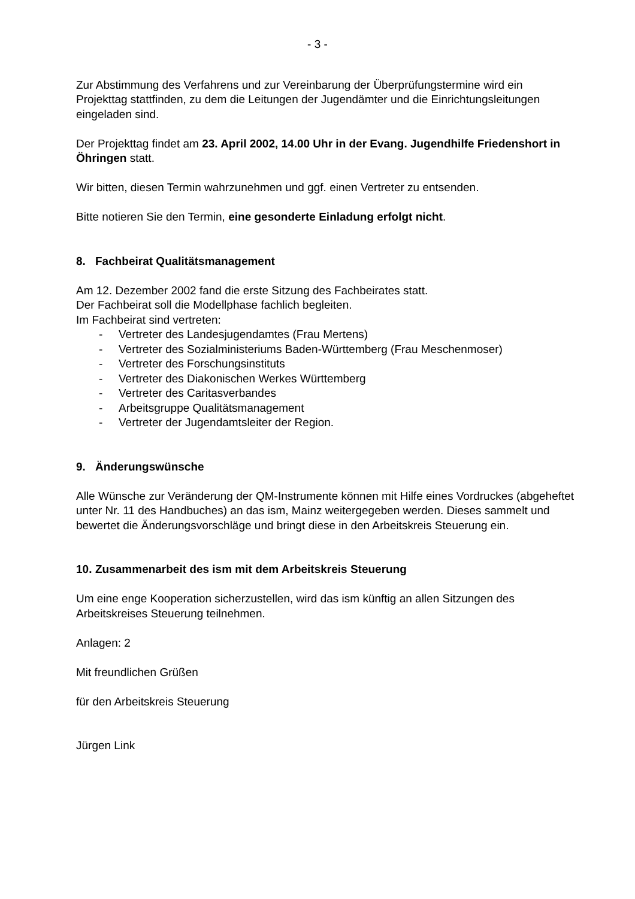- 3 -
Zur Abstimmung des Verfahrens und zur Vereinbarung der Überprüfungstermine wird ein Projekttag stattfinden, zu dem die Leitungen der Jugendämter und die Einrichtungsleitungen eingeladen sind.
Der Projekttag findet am 23. April 2002, 14.00 Uhr in der Evang. Jugendhilfe Friedenshort in Öhringen statt.
Wir bitten, diesen Termin wahrzunehmen und ggf. einen Vertreter zu entsenden.
Bitte notieren Sie den Termin, eine gesonderte Einladung erfolgt nicht.
8. Fachbeirat Qualitätsmanagement
Am 12. Dezember 2002 fand die erste Sitzung des Fachbeirates statt.
Der Fachbeirat soll die Modellphase fachlich begleiten.
Im Fachbeirat sind vertreten:
- Vertreter des Landesjugendamtes (Frau Mertens)
- Vertreter des Sozialministeriums Baden-Württemberg (Frau Meschenmoser)
- Vertreter des Forschungsinstituts
- Vertreter des Diakonischen Werkes Württemberg
- Vertreter des Caritasverbandes
- Arbeitsgruppe Qualitätsmanagement
- Vertreter der Jugendamtsleiter der Region.
9. Änderungswünsche
Alle Wünsche zur Veränderung der QM-Instrumente können mit Hilfe eines Vordruckes (abgeheftet unter Nr. 11 des Handbuches) an das ism, Mainz weitergegeben werden. Dieses sammelt und bewertet die Änderungsvorschläge und bringt diese in den Arbeitskreis Steuerung ein.
10. Zusammenarbeit des ism mit dem Arbeitskreis Steuerung
Um eine enge Kooperation sicherzustellen, wird das ism künftig an allen Sitzungen des Arbeitskreises Steuerung teilnehmen.
Anlagen: 2
Mit freundlichen Grüßen
für den Arbeitskreis Steuerung
Jürgen Link